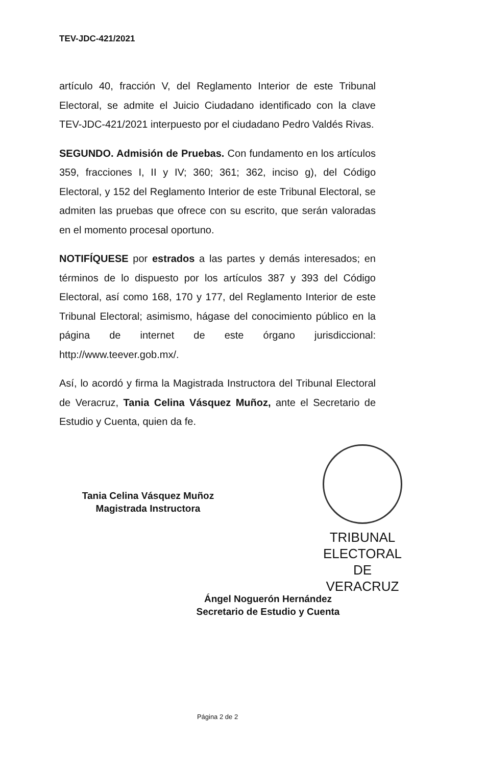TEV-JDC-421/2021
artículo 40, fracción V, del Reglamento Interior de este Tribunal Electoral, se admite el Juicio Ciudadano identificado con la clave TEV-JDC-421/2021 interpuesto por el ciudadano Pedro Valdés Rivas.
SEGUNDO. Admisión de Pruebas. Con fundamento en los artículos 359, fracciones I, II y IV; 360; 361; 362, inciso g), del Código Electoral, y 152 del Reglamento Interior de este Tribunal Electoral, se admiten las pruebas que ofrece con su escrito, que serán valoradas en el momento procesal oportuno.
NOTIFÍQUESE por estrados a las partes y demás interesados; en términos de lo dispuesto por los artículos 387 y 393 del Código Electoral, así como 168, 170 y 177, del Reglamento Interior de este Tribunal Electoral; asimismo, hágase del conocimiento público en la página de internet de este órgano jurisdiccional: http://www.teever.gob.mx/.
Así, lo acordó y firma la Magistrada Instructora del Tribunal Electoral de Veracruz, Tania Celina Vásquez Muñoz, ante el Secretario de Estudio y Cuenta, quien da fe.
Tania Celina Vásquez Muñoz
Magistrada Instructora
TRIBUNAL
ELECTORAL
DE VERACRUZ
Ángel Noguerón Hernández
Secretario de Estudio y Cuenta
Página 2 de 2